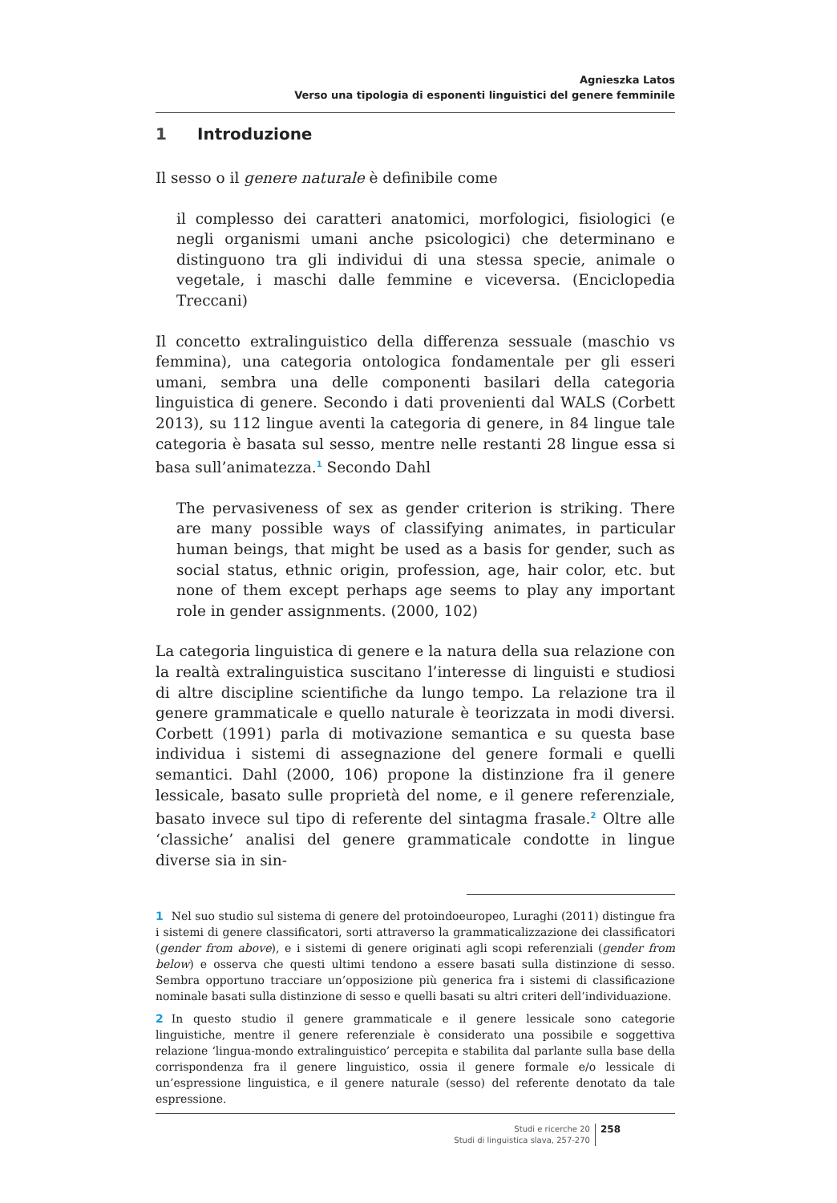Agnieszka Latos
Verso una tipologia di esponenti linguistici del genere femminile
1 Introduzione
Il sesso o il genere naturale è definibile come
il complesso dei caratteri anatomici, morfologici, fisiologici (e negli organismi umani anche psicologici) che determinano e distinguono tra gli individui di una stessa specie, animale o vegetale, i maschi dalle femmine e viceversa. (Enciclopedia Treccani)
Il concetto extralinguistico della differenza sessuale (maschio vs femmina), una categoria ontologica fondamentale per gli esseri umani, sembra una delle componenti basilari della categoria linguistica di genere. Secondo i dati provenienti dal WALS (Corbett 2013), su 112 lingue aventi la categoria di genere, in 84 lingue tale categoria è basata sul sesso, mentre nelle restanti 28 lingue essa si basa sull’animatezza.<sup>1</sup> Secondo Dahl
The pervasiveness of sex as gender criterion is striking. There are many possible ways of classifying animates, in particular human beings, that might be used as a basis for gender, such as social status, ethnic origin, profession, age, hair color, etc. but none of them except perhaps age seems to play any important role in gender assignments. (2000, 102)
La categoria linguistica di genere e la natura della sua relazione con la realtà extralinguistica suscitano l’interesse di linguisti e studiosi di altre discipline scientifiche da lungo tempo. La relazione tra il genere grammaticale e quello naturale è teorizzata in modi diversi. Corbett (1991) parla di motivazione semantica e su questa base individua i sistemi di assegnazione del genere formali e quelli semantici. Dahl (2000, 106) propone la distinzione fra il genere lessicale, basato sulle proprietà del nome, e il genere referenziale, basato invece sul tipo di referente del sintagma frasale.<sup>2</sup> Oltre alle ‘classiche’ analisi del genere grammaticale condotte in lingue diverse sia in sin-
1 Nel suo studio sul sistema di genere del protoindoeuropeo, Luraghi (2011) distingue fra i sistemi di genere classificatori, sorti attraverso la grammaticalizzazione dei classificatori (gender from above), e i sistemi di genere originati agli scopi referenziali (gender from below) e osserva che questi ultimi tendono a essere basati sulla distinzione di sesso. Sembra opportuno tracciare un’opposizione più generica fra i sistemi di classificazione nominale basati sulla distinzione di sesso e quelli basati su altri criteri dell’individuazione.
2 In questo studio il genere grammaticale e il genere lessicale sono categorie linguistiche, mentre il genere referenziale è considerato una possibile e soggettiva relazione ‘lingua-mondo extralinguistico’ percepita e stabilita dal parlante sulla base della corrispondenza fra il genere linguistico, ossia il genere formale e/o lessicale di un’espressione linguistica, e il genere naturale (sesso) del referente denotato da tale espressione.
Studi e ricerche 20
Studi di linguistica slava, 257-270
258